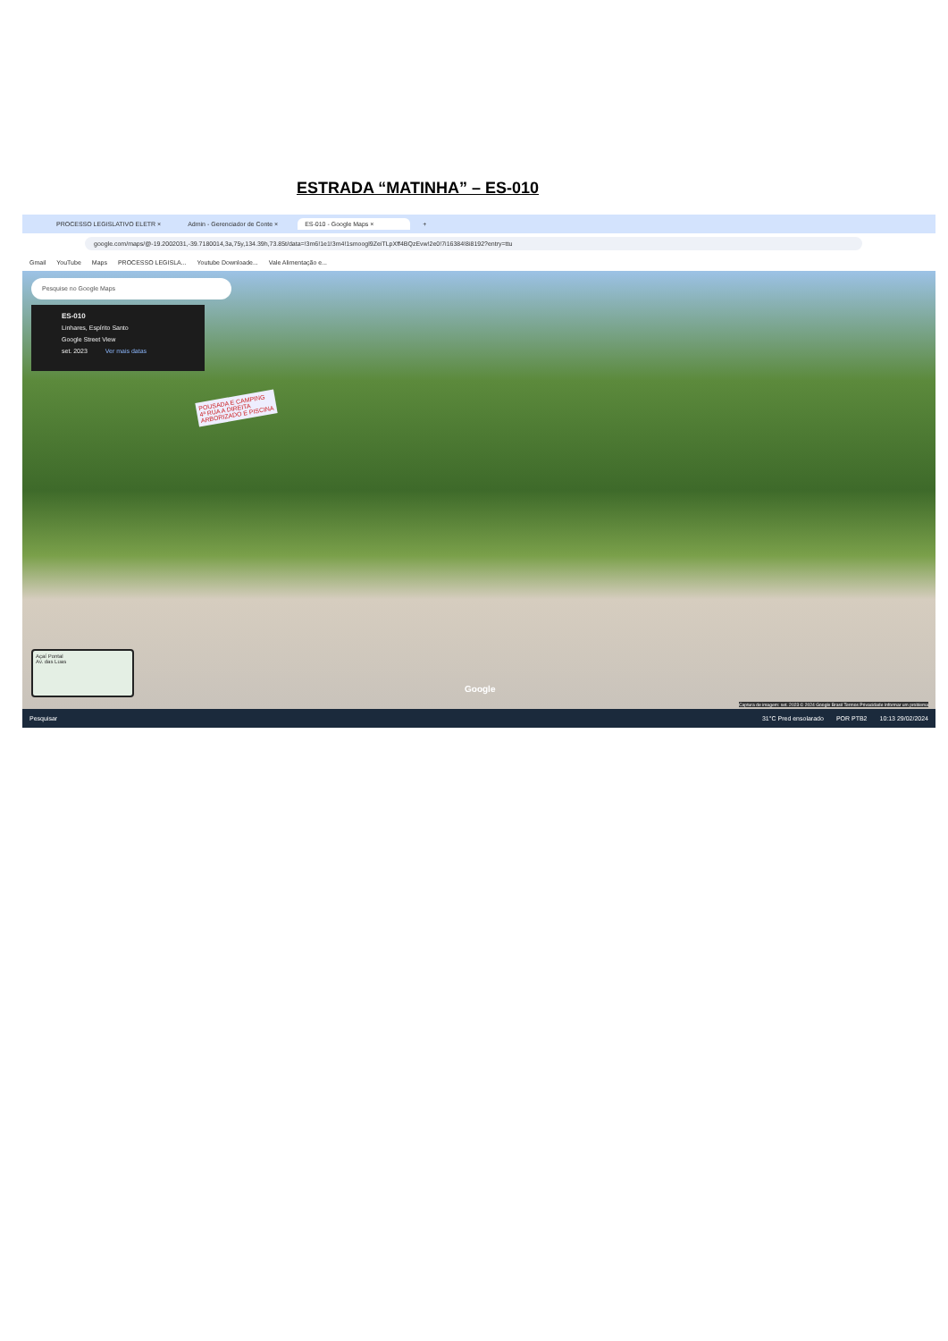ESTRADA “MATINHA” – ES-010
PROCESSO LEGISLATIVO ELETR × Admin - Gerenciador de Conte × ES-010 - Google Maps × +
google.com/maps/@-19.2002031,-39.7180014,3a,75y,134.39h,73.85t/data=!3m6!1e1!3m4!1smoogl9ZeiTLpXff4BQzEvw!2e0!7i16384!8i8192?entry=ttu
Gmail YouTube Maps PROCESSO LEGISLA... Youtube Downloade... Vale Alimentação e...
Pesquise no Google Maps
ES-010
Linhares, Espírito Santo
Google Street View
set. 2023 Ver mais datas
POUSADA E CAMPING
4ª RUA A DIREITA
ARBORIZADO E PISCINA
Açaí Pontal
Av. das Luas
Google
Captura de imagem: set. 2023 © 2024 Google Brasil Termos Privacidade Informar um problema
Pesquisar 31°C Pred ensolarado POR PTB2 10:13 29/02/2024